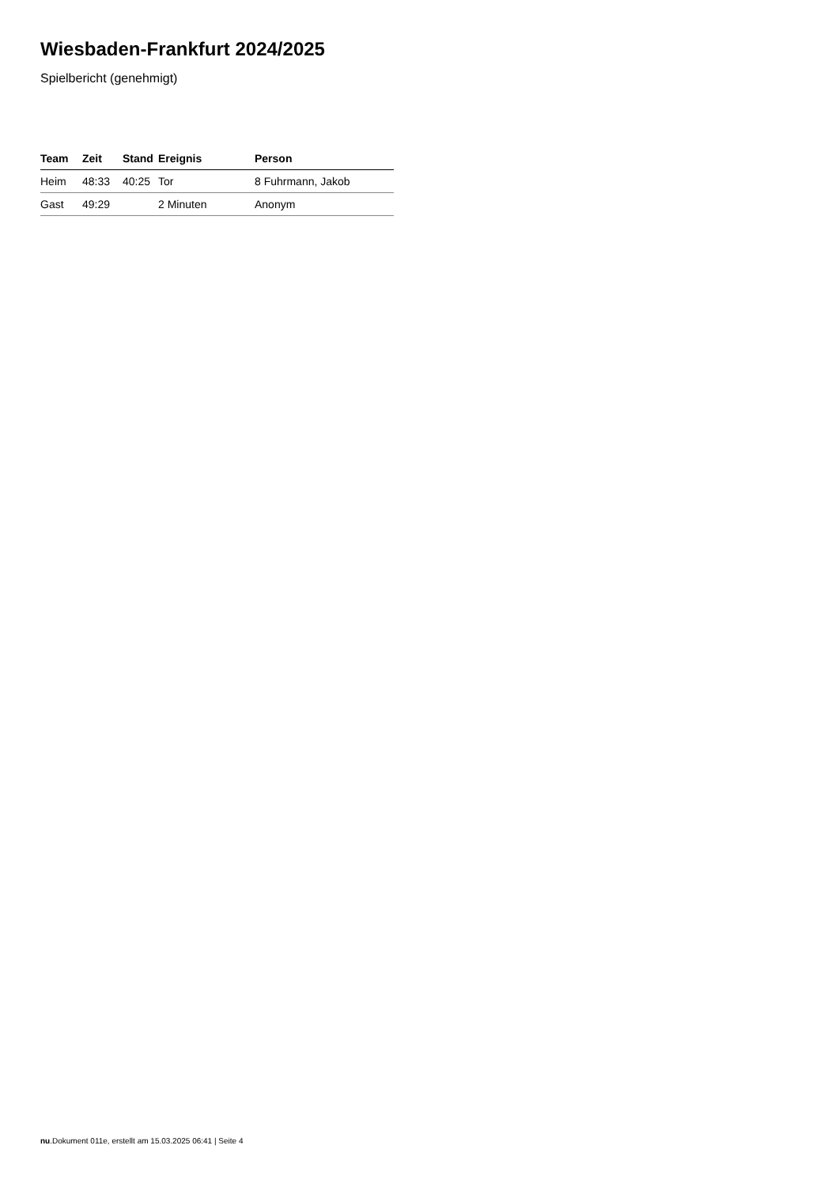Wiesbaden-Frankfurt 2024/2025
Spielbericht (genehmigt)
| Team | Zeit | Stand | Ereignis | Person |
| --- | --- | --- | --- | --- |
| Heim | 48:33 | 40:25 | Tor | 8 Fuhrmann, Jakob |
| Gast | 49:29 | | 2 Minuten | Anonym |
nu.Dokument 011e, erstellt am 15.03.2025 06:41 | Seite 4